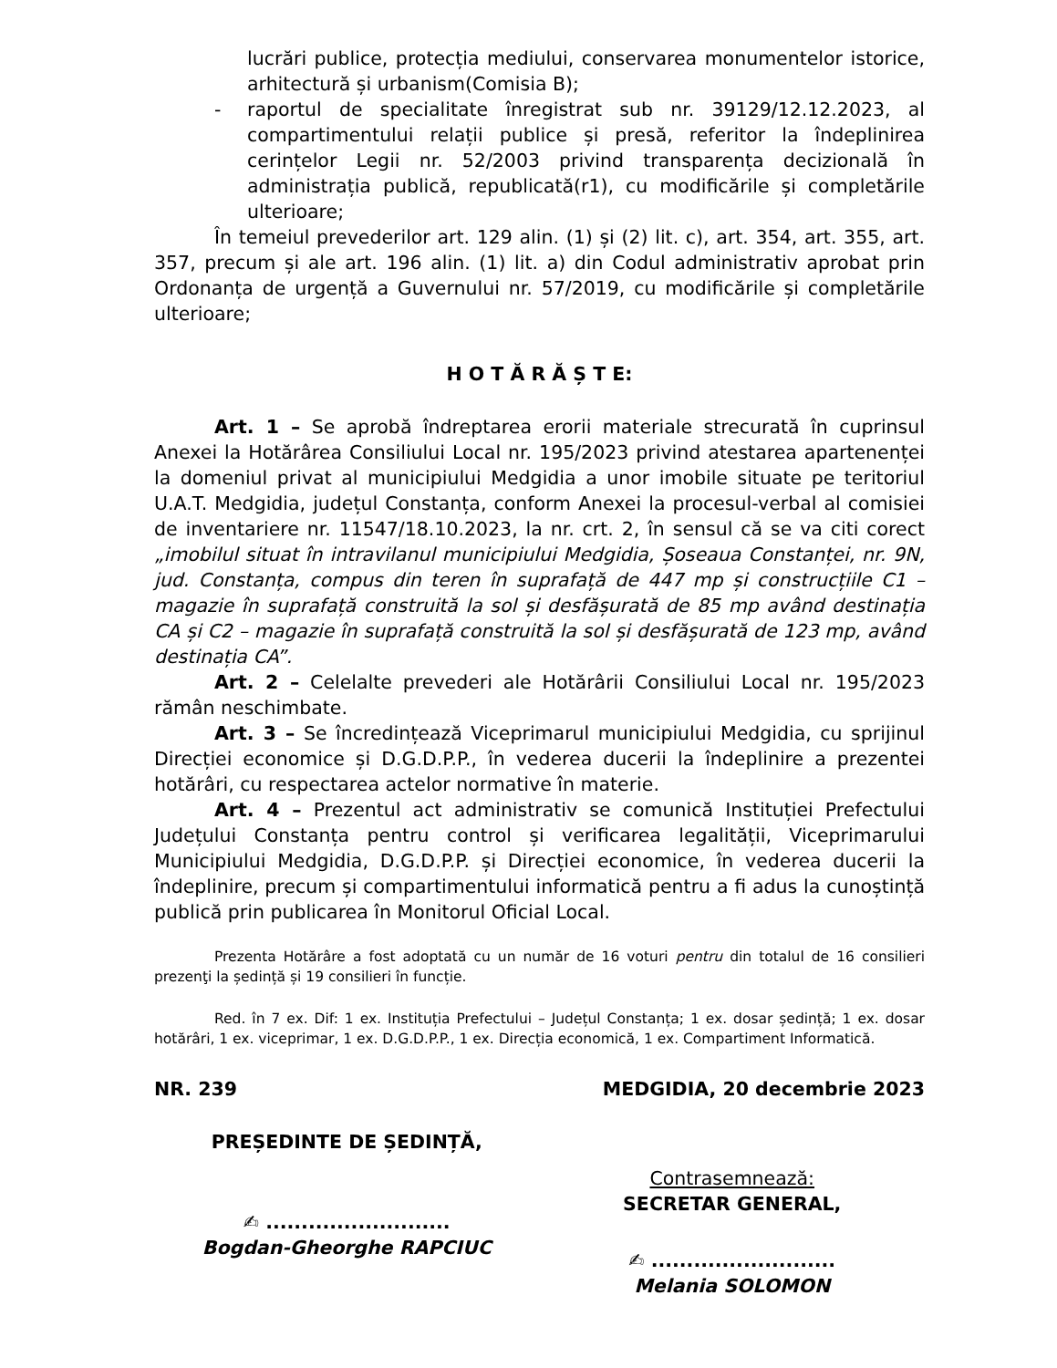lucrări publice, protecția mediului, conservarea monumentelor istorice, arhitectură și urbanism(Comisia B);
- raportul de specialitate înregistrat sub nr. 39129/12.12.2023, al compartimentului relații publice și presă, referitor la îndeplinirea cerințelor Legii nr. 52/2003 privind transparența decizională în administrația publică, republicată(r1), cu modificările și completările ulterioare;
În temeiul prevederilor art. 129 alin. (1) și (2) lit. c), art. 354, art. 355, art. 357, precum și ale art. 196 alin. (1) lit. a) din Codul administrativ aprobat prin Ordonanța de urgență a Guvernului nr. 57/2019, cu modificările și completările ulterioare;
H O T Ă R Ă Ș T E:
Art. 1 – Se aprobă îndreptarea erorii materiale strecurată în cuprinsul Anexei la Hotărârea Consiliului Local nr. 195/2023 privind atestarea apartenenței la domeniul privat al municipiului Medgidia a unor imobile situate pe teritoriul U.A.T. Medgidia, județul Constanța, conform Anexei la procesul-verbal al comisiei de inventariere nr. 11547/18.10.2023, la nr. crt. 2, în sensul că se va citi corect „imobilul situat în intravilanul municipiului Medgidia, Șoseaua Constanței, nr. 9N, jud. Constanța, compus din teren în suprafață de 447 mp și construcțiile C1 – magazie în suprafață construită la sol și desfășurată de 85 mp având destinația CA și C2 – magazie în suprafață construită la sol și desfășurată de 123 mp, având destinația CA”.
Art. 2 – Celelalte prevederi ale Hotărârii Consiliului Local nr. 195/2023 rămân neschimbate.
Art. 3 – Se încredințează Viceprimarul municipiului Medgidia, cu sprijinul Direcției economice și D.G.D.P.P., în vederea ducerii la îndeplinire a prezentei hotărâri, cu respectarea actelor normative în materie.
Art. 4 – Prezentul act administrativ se comunică Instituției Prefectului Județului Constanța pentru control și verificarea legalității, Viceprimarului Municipiului Medgidia, D.G.D.P.P. și Direcției economice, în vederea ducerii la îndeplinire, precum și compartimentului informatică pentru a fi adus la cunoștință publică prin publicarea în Monitorul Oficial Local.
Prezenta Hotărâre a fost adoptată cu un număr de 16 voturi pentru din totalul de 16 consilieri prezenţi la ședință și 19 consilieri în funcție.
Red. în 7 ex. Dif: 1 ex. Instituția Prefectului – Județul Constanța; 1 ex. dosar ședință; 1 ex. dosar hotărâri, 1 ex. viceprimar, 1 ex. D.G.D.P.P., 1 ex. Direcția economică, 1 ex. Compartiment Informatică.
NR. 239 MEDGIDIA, 20 decembrie 2023
PREȘEDINTE DE ȘEDINȚĂ,
✍ ..........................
Bogdan-Gheorghe RAPCIUC
Contrasemnează:
SECRETAR GENERAL,
✍ ..........................
Melania SOLOMON